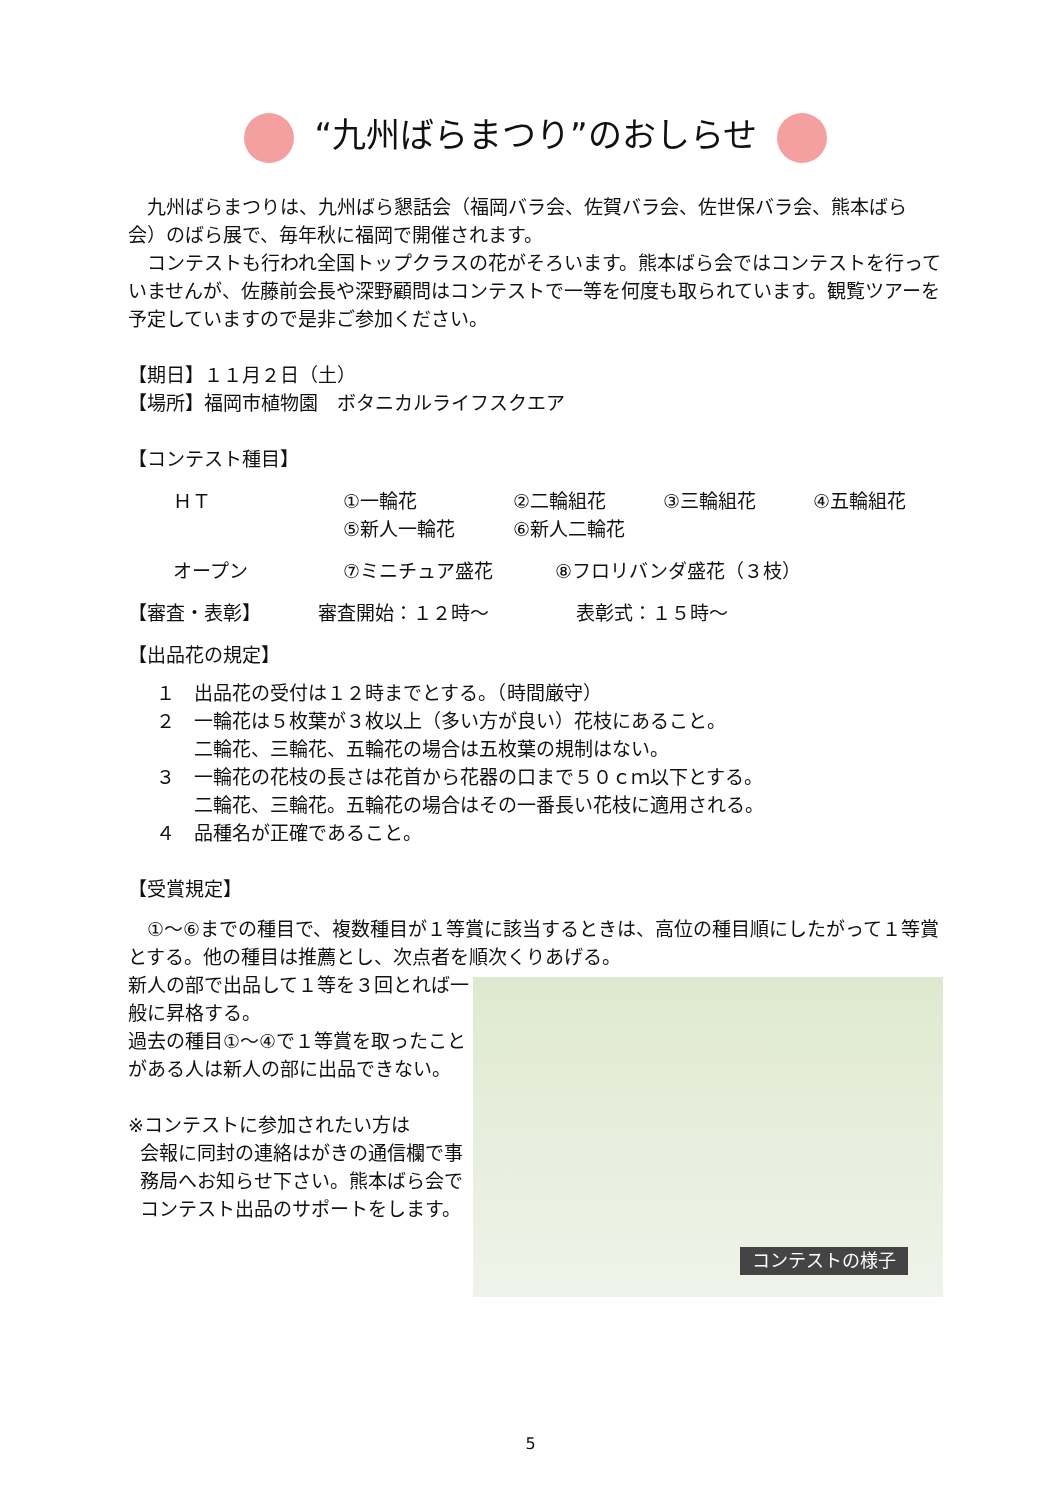“九州ばらまつり”のおしらせ
　九州ばらまつりは、九州ばら懇話会（福岡バラ会、佐賀バラ会、佐世保バラ会、熊本ばら会）のばら展で、毎年秋に福岡で開催されます。
　コンテストも行われ全国トップクラスの花がそろいます。熊本ばら会ではコンテストを行っていませんが、佐藤前会長や深野顧問はコンテストで一等を何度も取られています。観覧ツアーを予定していますので是非ご参加ください。
【期日】１１月２日（土）
【場所】福岡市植物園　ボタニカルライフスクエア
【コンテスト種目】
ＨＴ ①一輪花 ②二輪組花 ③三輪組花 ④五輪組花
⑤新人一輪花 ⑥新人二輪花
オープン ⑦ミニチュア盛花 ⑧フロリバンダ盛花（３枝）
【審査・表彰】 審査開始：１２時～ 表彰式：１５時～
【出品花の規定】
１　出品花の受付は１２時までとする。（時間厳守）
２　一輪花は５枚葉が３枚以上（多い方が良い）花枝にあること。
　　二輪花、三輪花、五輪花の場合は五枚葉の規制はない。
３　一輪花の花枝の長さは花首から花器の口まで５０ｃｍ以下とする。
　　二輪花、三輪花。五輪花の場合はその一番長い花枝に適用される。
４　品種名が正確であること。
【受賞規定】
　①～⑥までの種目で、複数種目が１等賞に該当するときは、高位の種目順にしたがって１等賞とする。他の種目は推薦とし、次点者を順次くりあげる。
コンテストの様子
新人の部で出品して１等を３回とれば一般に昇格する。
過去の種目①～④で１等賞を取ったことがある人は新人の部に出品できない。
※コンテストに参加されたい方は
会報に同封の連絡はがきの通信欄で事務局へお知らせ下さい。熊本ばら会でコンテスト出品のサポートをします。
5